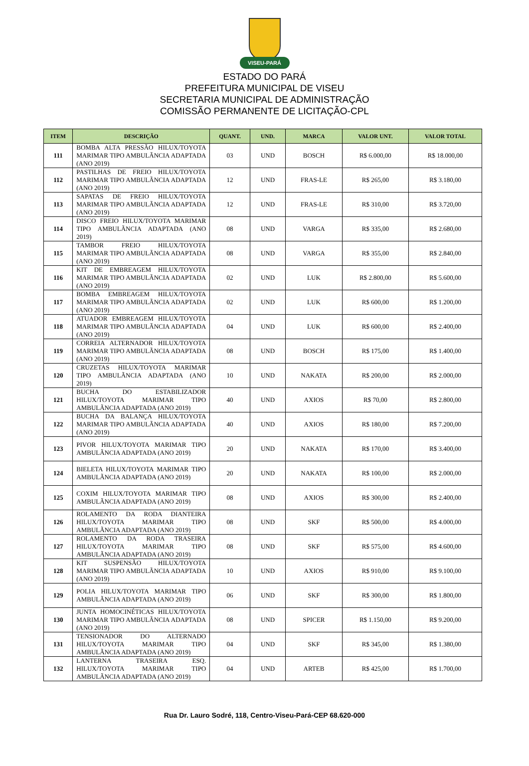VISEU-PARÁ
ESTADO DO PARÁ
PREFEITURA MUNICIPAL DE VISEU
SECRETARIA MUNICIPAL DE ADMINISTRAÇÃO
COMISSÃO PERMANENTE DE LICITAÇÃO-CPL
| ITEM | DESCRIÇÃO | QUANT. | UND. | MARCA | VALOR UNT. | VALOR TOTAL |
| --- | --- | --- | --- | --- | --- | --- |
| 111 | BOMBA ALTA PRESSÃO HILUX/TOYOTA MARIMAR TIPO AMBULÃNCIA ADAPTADA (ANO 2019) | 03 | UND | BOSCH | R$ 6.000,00 | R$ 18.000,00 |
| 112 | PASTILHAS DE FREIO HILUX/TOYOTA MARIMAR TIPO AMBULÃNCIA ADAPTADA (ANO 2019) | 12 | UND | FRAS-LE | R$ 265,00 | R$ 3.180,00 |
| 113 | SAPATAS DE FREIO HILUX/TOYOTA MARIMAR TIPO AMBULÃNCIA ADAPTADA (ANO 2019) | 12 | UND | FRAS-LE | R$ 310,00 | R$ 3.720,00 |
| 114 | DISCO FREIO HILUX/TOYOTA MARIMAR TIPO AMBULÃNCIA ADAPTADA (ANO 2019) | 08 | UND | VARGA | R$ 335,00 | R$ 2.680,00 |
| 115 | TAMBOR FREIO HILUX/TOYOTA MARIMAR TIPO AMBULÃNCIA ADAPTADA (ANO 2019) | 08 | UND | VARGA | R$ 355,00 | R$ 2.840,00 |
| 116 | KIT DE EMBREAGEM HILUX/TOYOTA MARIMAR TIPO AMBULÃNCIA ADAPTADA (ANO 2019) | 02 | UND | LUK | R$ 2.800,00 | R$ 5.600,00 |
| 117 | BOMBA EMBREAGEM HILUX/TOYOTA MARIMAR TIPO AMBULÃNCIA ADAPTADA (ANO 2019) | 02 | UND | LUK | R$ 600,00 | R$ 1.200,00 |
| 118 | ATUADOR EMBREAGEM HILUX/TOYOTA MARIMAR TIPO AMBULÃNCIA ADAPTADA (ANO 2019) | 04 | UND | LUK | R$ 600,00 | R$ 2.400,00 |
| 119 | CORREIA ALTERNADOR HILUX/TOYOTA MARIMAR TIPO AMBULÃNCIA ADAPTADA (ANO 2019) | 08 | UND | BOSCH | R$ 175,00 | R$ 1.400,00 |
| 120 | CRUZETAS HILUX/TOYOTA MARIMAR TIPO AMBULÃNCIA ADAPTADA (ANO 2019) | 10 | UND | NAKATA | R$ 200,00 | R$ 2.000,00 |
| 121 | BUCHA DO ESTABILIZADOR HILUX/TOYOTA MARIMAR TIPO AMBULÃNCIA ADAPTADA (ANO 2019) | 40 | UND | AXIOS | R$ 70,00 | R$ 2.800,00 |
| 122 | BUCHA DA BALANÇA HILUX/TOYOTA MARIMAR TIPO AMBULÃNCIA ADAPTADA (ANO 2019) | 40 | UND | AXIOS | R$ 180,00 | R$ 7.200,00 |
| 123 | PIVOR HILUX/TOYOTA MARIMAR TIPO AMBULÃNCIA ADAPTADA (ANO 2019) | 20 | UND | NAKATA | R$ 170,00 | R$ 3.400,00 |
| 124 | BIELETA HILUX/TOYOTA MARIMAR TIPO AMBULÃNCIA ADAPTADA (ANO 2019) | 20 | UND | NAKATA | R$ 100,00 | R$ 2.000,00 |
| 125 | COXIM HILUX/TOYOTA MARIMAR TIPO AMBULÃNCIA ADAPTADA (ANO 2019) | 08 | UND | AXIOS | R$ 300,00 | R$ 2.400,00 |
| 126 | ROLAMENTO DA RODA DIANTEIRA HILUX/TOYOTA MARIMAR TIPO AMBULÃNCIA ADAPTADA (ANO 2019) | 08 | UND | SKF | R$ 500,00 | R$ 4.000,00 |
| 127 | ROLAMENTO DA RODA TRASEIRA HILUX/TOYOTA MARIMAR TIPO AMBULÃNCIA ADAPTADA (ANO 2019) | 08 | UND | SKF | R$ 575,00 | R$ 4.600,00 |
| 128 | KIT SUSPENSÃO HILUX/TOYOTA MARIMAR TIPO AMBULÃNCIA ADAPTADA (ANO 2019) | 10 | UND | AXIOS | R$ 910,00 | R$ 9.100,00 |
| 129 | POLIA HILUX/TOYOTA MARIMAR TIPO AMBULÃNCIA ADAPTADA (ANO 2019) | 06 | UND | SKF | R$ 300,00 | R$ 1.800,00 |
| 130 | JUNTA HOMOCINÉTICAS HILUX/TOYOTA MARIMAR TIPO AMBULÃNCIA ADAPTADA (ANO 2019) | 08 | UND | SPICER | R$ 1.150,00 | R$ 9.200,00 |
| 131 | TENSIONADOR DO ALTERNADO HILUX/TOYOTA MARIMAR TIPO AMBULÃNCIA ADAPTADA (ANO 2019) | 04 | UND | SKF | R$ 345,00 | R$ 1.380,00 |
| 132 | LANTERNA TRASEIRA ESQ. HILUX/TOYOTA MARIMAR TIPO AMBULÃNCIA ADAPTADA (ANO 2019) | 04 | UND | ARTEB | R$ 425,00 | R$ 1.700,00 |
Rua Dr. Lauro Sodré, 118, Centro-Viseu-Pará-CEP 68.620-000